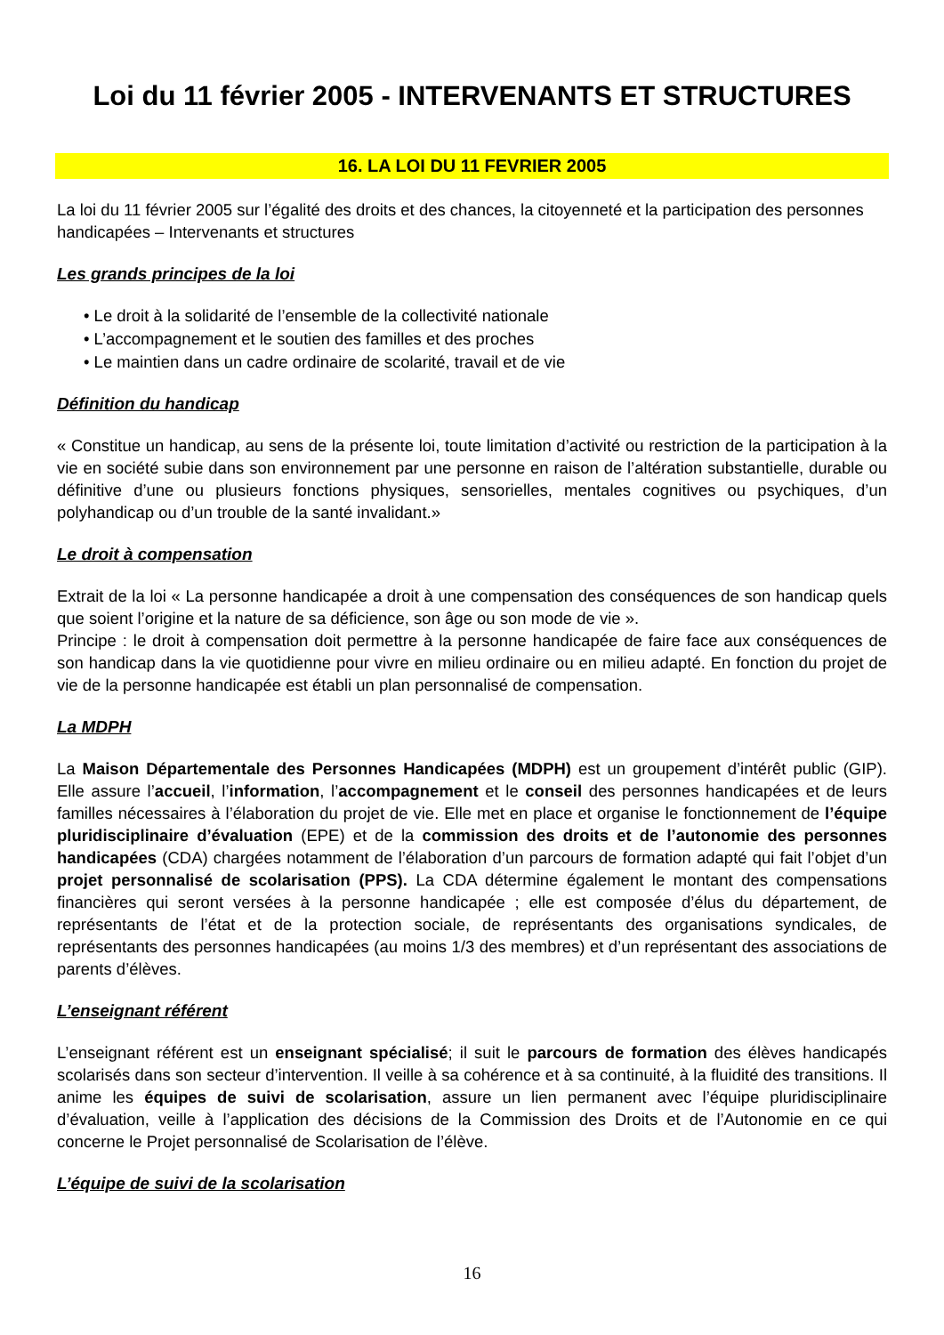Loi du 11 février 2005 - INTERVENANTS ET STRUCTURES
16. LA LOI DU 11 FEVRIER 2005
La loi du 11 février 2005 sur l’égalité des droits et des chances, la citoyenneté et la participation des personnes handicapées – Intervenants et structures
Les grands principes de la loi
• Le droit à la solidarité de l’ensemble de la collectivité nationale
• L’accompagnement et le soutien des familles et des proches
• Le maintien dans un cadre ordinaire de scolarité, travail et de vie
Définition du handicap
« Constitue un handicap, au sens de la présente loi, toute limitation d’activité ou restriction de la participation à la vie en société subie dans son environnement par une personne en raison de l’altération substantielle, durable ou définitive d’une ou plusieurs fonctions physiques, sensorielles, mentales cognitives ou psychiques, d’un polyhandicap ou d’un trouble de la santé invalidant.»
Le droit à compensation
Extrait de la loi « La personne handicapée a droit à une compensation des conséquences de son handicap quels que soient l’origine et la nature de sa déficience, son âge ou son mode de vie ».
Principe : le droit à compensation doit permettre à la personne handicapée de faire face aux conséquences de son handicap dans la vie quotidienne pour vivre en milieu ordinaire ou en milieu adapté. En fonction du projet de vie de la personne handicapée est établi un plan personnalisé de compensation.
La MDPH
La Maison Départementale des Personnes Handicapées (MDPH) est un groupement d’intérêt public (GIP). Elle assure l’accueil, l’information, l’accompagnement et le conseil des personnes handicapées et de leurs familles nécessaires à l’élaboration du projet de vie. Elle met en place et organise le fonctionnement de l’équipe pluridisciplinaire d’évaluation (EPE) et de la commission des droits et de l’autonomie des personnes handicapées (CDA) chargées notamment de l’élaboration d’un parcours de formation adapté qui fait l’objet d’un projet personnalisé de scolarisation (PPS). La CDA détermine également le montant des compensations financières qui seront versées à la personne handicapée ; elle est composée d’élus du département, de représentants de l’état et de la protection sociale, de représentants des organisations syndicales, de représentants des personnes handicapées (au moins 1/3 des membres) et d’un représentant des associations de parents d’élèves.
L’enseignant référent
L’enseignant référent est un enseignant spécialisé; il suit le parcours de formation des élèves handicapés scolarisés dans son secteur d’intervention. Il veille à sa cohérence et à sa continuité, à la fluidité des transitions. Il anime les équipes de suivi de scolarisation, assure un lien permanent avec l’équipe pluridisciplinaire d’évaluation, veille à l’application des décisions de la Commission des Droits et de l’Autonomie en ce qui concerne le Projet personnalisé de Scolarisation de l’élève.
L’équipe de suivi de la scolarisation
16